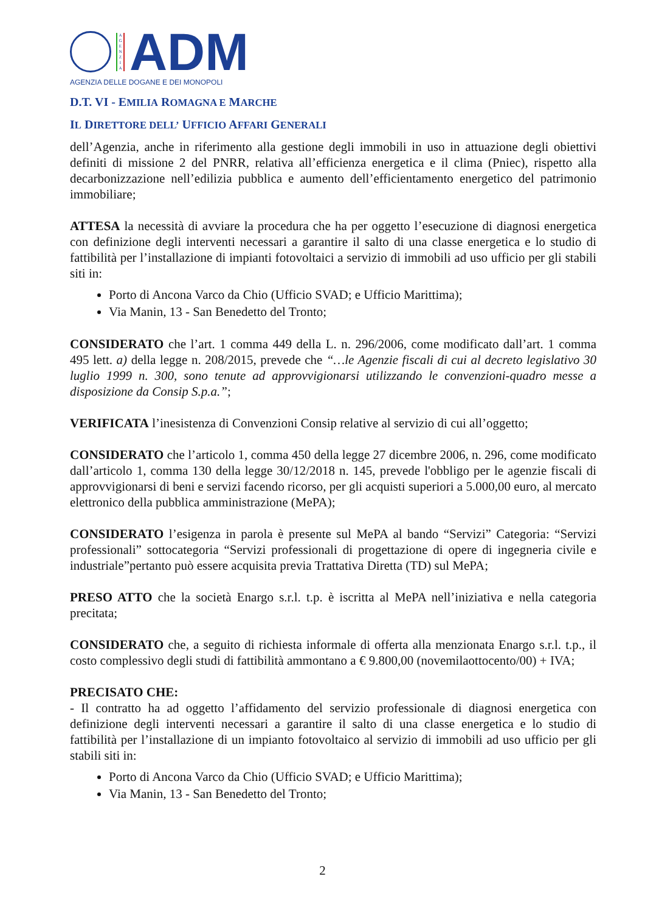A
G
E
N
Z
I
A
ADM
AGENZIA DELLE DOGANE E DEI MONOPOLI
D.T. VI - EMILIA ROMAGNA E MARCHE
IL DIRETTORE DELL’ UFFICIO AFFARI GENERALI
dell’Agenzia, anche in riferimento alla gestione degli immobili in uso in attuazione degli obiettivi definiti di missione 2 del PNRR, relativa all’efficienza energetica e il clima (Pniec), rispetto alla decarbonizzazione nell’edilizia pubblica e aumento dell’efficientamento energetico del patrimonio immobiliare;
ATTESA la necessità di avviare la procedura che ha per oggetto l’esecuzione di diagnosi energetica con definizione degli interventi necessari a garantire il salto di una classe energetica e lo studio di fattibilità per l’installazione di impianti fotovoltaici a servizio di immobili ad uso ufficio per gli stabili siti in:
Porto di Ancona Varco da Chio (Ufficio SVAD; e Ufficio Marittima);
Via Manin, 13 - San Benedetto del Tronto;
CONSIDERATO che l’art. 1 comma 449 della L. n. 296/2006, come modificato dall’art. 1 comma 495 lett. a) della legge n. 208/2015, prevede che “…le Agenzie fiscali di cui al decreto legislativo 30 luglio 1999 n. 300, sono tenute ad approvvigionarsi utilizzando le convenzioni-quadro messe a disposizione da Consip S.p.a.”;
VERIFICATA l’inesistenza di Convenzioni Consip relative al servizio di cui all’oggetto;
CONSIDERATO che l’articolo 1, comma 450 della legge 27 dicembre 2006, n. 296, come modificato dall’articolo 1, comma 130 della legge 30/12/2018 n. 145, prevede l'obbligo per le agenzie fiscali di approvvigionarsi di beni e servizi facendo ricorso, per gli acquisti superiori a 5.000,00 euro, al mercato elettronico della pubblica amministrazione (MePA);
CONSIDERATO l’esigenza in parola è presente sul MePA al bando “Servizi” Categoria: “Servizi professionali” sottocategoria “Servizi professionali di progettazione di opere di ingegneria civile e industriale”pertanto può essere acquisita previa Trattativa Diretta (TD) sul MePA;
PRESO ATTO che la società Enargo s.r.l. t.p. è iscritta al MePA nell’iniziativa e nella categoria precitata;
CONSIDERATO che, a seguito di richiesta informale di offerta alla menzionata Enargo s.r.l. t.p., il costo complessivo degli studi di fattibilità ammontano a € 9.800,00 (novemilaottocento/00) + IVA;
PRECISATO CHE:
- Il contratto ha ad oggetto l’affidamento del servizio professionale di diagnosi energetica con definizione degli interventi necessari a garantire il salto di una classe energetica e lo studio di fattibilità per l’installazione di un impianto fotovoltaico al servizio di immobili ad uso ufficio per gli stabili siti in:
Porto di Ancona Varco da Chio (Ufficio SVAD; e Ufficio Marittima);
Via Manin, 13 - San Benedetto del Tronto;
2